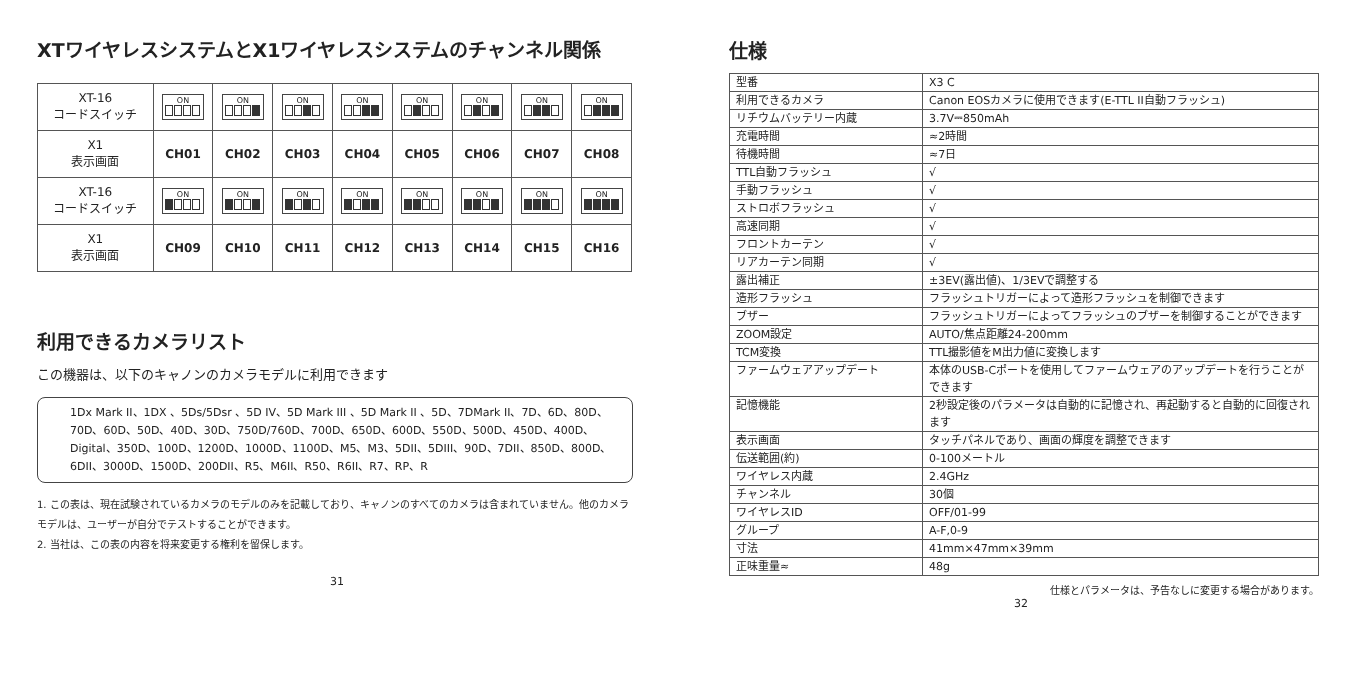XTワイヤレスシステムとX1ワイヤレスシステムのチャンネル関係
| XT-16 コードスイッチ | ON | ON | ON | ON | ON | ON | ON | ON |
| X1 表示画面 | CH01 | CH02 | CH03 | CH04 | CH05 | CH06 | CH07 | CH08 |
| XT-16 コードスイッチ | ON | ON | ON | ON | ON | ON | ON | ON |
| X1 表示画面 | CH09 | CH10 | CH11 | CH12 | CH13 | CH14 | CH15 | CH16 |
利用できるカメラリスト
この機器は、以下のキャノンのカメラモデルに利用できます
1Dx Mark II、1DX 、5Ds/5Dsr 、5D IV、5D Mark III 、5D Mark II 、5D、7DMark II、7D、6D、80D、70D、60D、50D、40D、30D、750D/760D、700D、650D、600D、550D、500D、450D、400D、Digital、350D、100D、1200D、1000D、1100D、M5、M3、5DII、5DIII、90D、7DII、850D、800D、6DII、3000D、1500D、200DII、R5、M6II、R50、R6II、R7、RP、R
1. この表は、現在試験されているカメラのモデルのみを記載しており、キャノンのすべてのカメラは含まれていません。他のカメラモデルは、ユーザーが自分でテストすることができます。
2. 当社は、この表の内容を将来変更する権利を留保します。
31
仕様
| 型番 | X3 C |
| 利用できるカメラ | Canon EOSカメラに使用できます(E-TTL II自動フラッシュ) |
| リチウムバッテリー内蔵 | 3.7V⎓850mAh |
| 充電時間 | ≈2時間 |
| 待機時間 | ≈7日 |
| TTL自動フラッシュ | √ |
| 手動フラッシュ | √ |
| ストロボフラッシュ | √ |
| 高速同期 | √ |
| フロントカーテン | √ |
| リアカーテン同期 | √ |
| 露出補正 | ±3EV(露出値)、1/3EVで調整する |
| 造形フラッシュ | フラッシュトリガーによって造形フラッシュを制御できます |
| ブザー | フラッシュトリガーによってフラッシュのブザーを制御することができます |
| ZOOM設定 | AUTO/焦点距離24-200mm |
| TCM変換 | TTL撮影値をM出力値に変換します |
| ファームウェアアップデート | 本体のUSB-Cポートを使用してファームウェアのアップデートを行うことができます |
| 記憶機能 | 2秒設定後のパラメータは自動的に記憶され、再起動すると自動的に回復されます |
| 表示画面 | タッチパネルであり、画面の輝度を調整できます |
| 伝送範囲(約) | 0-100メートル |
| ワイヤレス内蔵 | 2.4GHz |
| チャンネル | 30個 |
| ワイヤレスID | OFF/01-99 |
| グループ | A-F,0-9 |
| 寸法 | 41mm×47mm×39mm |
| 正味重量≈ | 48g |
仕様とパラメータは、予告なしに変更する場合があります。
32